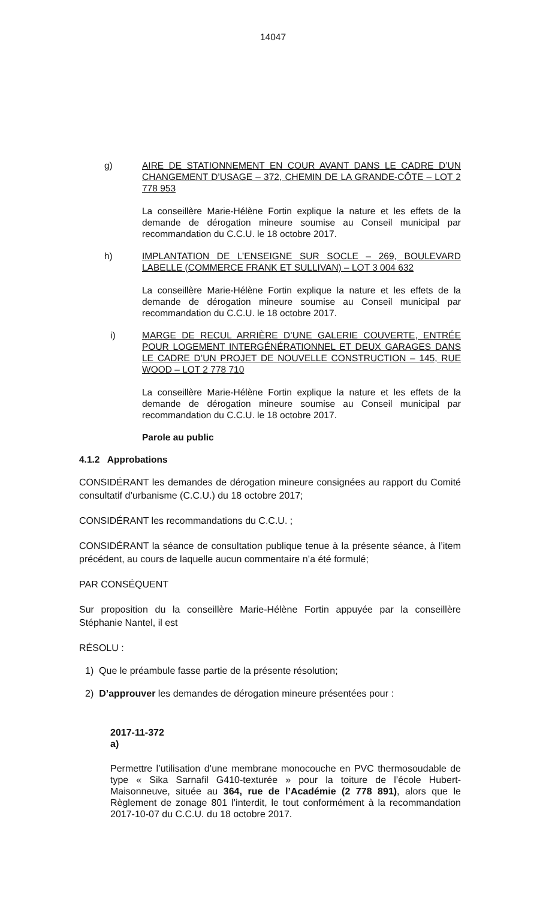14047
g) AIRE DE STATIONNEMENT EN COUR AVANT DANS LE CADRE D’UN CHANGEMENT D’USAGE – 372, CHEMIN DE LA GRANDE-CÔTE – LOT 2 778 953
La conseillère Marie-Hélène Fortin explique la nature et les effets de la demande de dérogation mineure soumise au Conseil municipal par recommandation du C.C.U. le 18 octobre 2017.
h) IMPLANTATION DE L’ENSEIGNE SUR SOCLE – 269, BOULEVARD LABELLE (COMMERCE FRANK ET SULLIVAN) – LOT 3 004 632
La conseillère Marie-Hélène Fortin explique la nature et les effets de la demande de dérogation mineure soumise au Conseil municipal par recommandation du C.C.U. le 18 octobre 2017.
i) MARGE DE RECUL ARRIÈRE D’UNE GALERIE COUVERTE, ENTRÉE POUR LOGEMENT INTERGÉNÉRATIONNEL ET DEUX GARAGES DANS LE CADRE D’UN PROJET DE NOUVELLE CONSTRUCTION – 145, RUE WOOD – LOT 2 778 710
La conseillère Marie-Hélène Fortin explique la nature et les effets de la demande de dérogation mineure soumise au Conseil municipal par recommandation du C.C.U. le 18 octobre 2017.
Parole au public
4.1.2 Approbations
CONSIDÉRANT les demandes de dérogation mineure consignées au rapport du Comité consultatif d’urbanisme (C.C.U.) du 18 octobre 2017;
CONSIDÉRANT les recommandations du C.C.U. ;
CONSIDÉRANT la séance de consultation publique tenue à la présente séance, à l’item précédent, au cours de laquelle aucun commentaire n’a été formulé;
PAR CONSÉQUENT
Sur proposition du la conseillère Marie-Hélène Fortin appuyée par la conseillère Stéphanie Nantel, il est
RÉSOLU :
1) Que le préambule fasse partie de la présente résolution;
2) D’approuver les demandes de dérogation mineure présentées pour :
2017-11-372
a)
Permettre l’utilisation d’une membrane monocouche en PVC thermosoudable de type « Sika Sarnafil G410-texturée » pour la toiture de l’école Hubert-Maisonneuve, située au 364, rue de l’Académie (2 778 891), alors que le Règlement de zonage 801 l’interdit, le tout conformément à la recommandation 2017-10-07 du C.C.U. du 18 octobre 2017.